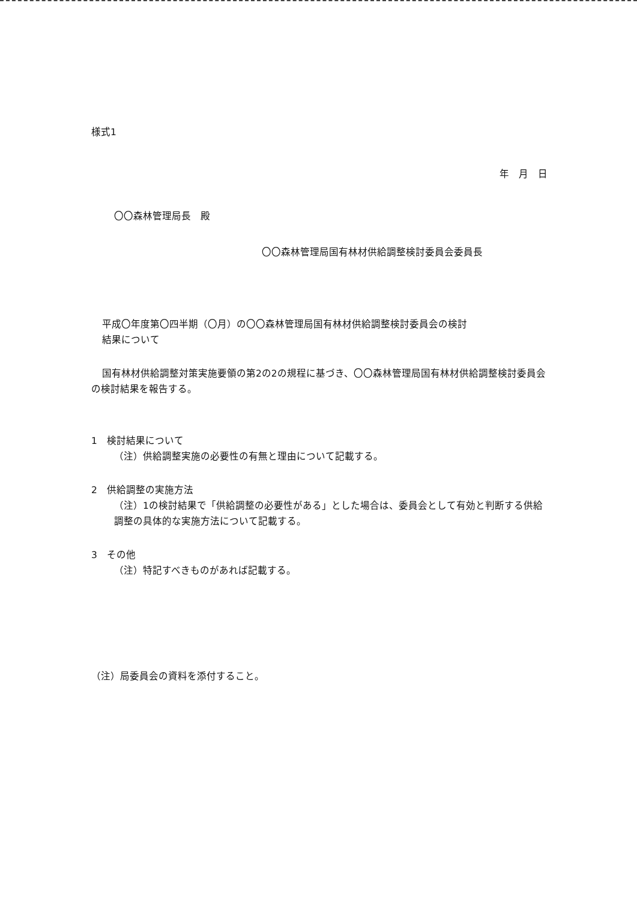様式1
年　月　日
〇〇森林管理局長　殿
〇〇森林管理局国有林材供給調整検討委員会委員長
平成〇年度第〇四半期（〇月）の〇〇森林管理局国有林材供給調整検討委員会の検討
結果について
国有林材供給調整対策実施要領の第2の2の規程に基づき、〇〇森林管理局国有林材供給調整検討委員会の検討結果を報告する。
1　検討結果について
（注）供給調整実施の必要性の有無と理由について記載する。
2　供給調整の実施方法
（注）1の検討結果で「供給調整の必要性がある」とした場合は、委員会として有効と判断する供給調整の具体的な実施方法について記載する。
3　その他
（注）特記すべきものがあれば記載する。
（注）局委員会の資料を添付すること。